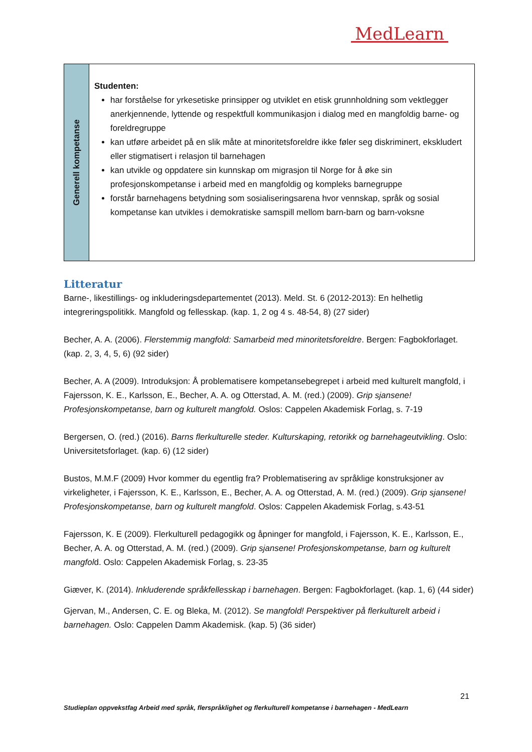MedLearn
| Generell kompetanse | Studenten: har forståelse for yrkesetiske prinsipper og utviklet en etisk grunnholdning som vektlegger anerkjennende, lyttende og respektfull kommunikasjon i dialog med en mangfoldig barne- og foreldregruppe kan utføre arbeidet på en slik måte at minoritetsforeldre ikke føler seg diskriminert, ekskludert eller stigmatisert i relasjon til barnehagen kan utvikle og oppdatere sin kunnskap om migrasjon til Norge for å øke sin profesjonskompetanse i arbeid med en mangfoldig og kompleks barnegruppe forstår barnehagens betydning som sosialiseringsarena hvor vennskap, språk og sosial kompetanse kan utvikles i demokratiske samspill mellom barn-barn og barn-voksne |
Litteratur
Barne-, likestillings- og inkluderingsdepartementet (2013). Meld. St. 6 (2012-2013): En helhetlig integreringspolitikk. Mangfold og fellesskap. (kap. 1, 2 og 4 s. 48-54, 8) (27 sider)
Becher, A. A. (2006). Flerstemmig mangfold: Samarbeid med minoritetsforeldre. Bergen: Fagbokforlaget. (kap. 2, 3, 4, 5, 6) (92 sider)
Becher, A. A (2009). Introduksjon: Å problematisere kompetansebegrepet i arbeid med kulturelt mangfold, i Fajersson, K. E., Karlsson, E., Becher, A. A. og Otterstad, A. M. (red.) (2009). Grip sjansene! Profesjonskompetanse, barn og kulturelt mangfold. Oslos: Cappelen Akademisk Forlag, s. 7-19
Bergersen, O. (red.) (2016). Barns flerkulturelle steder. Kulturskaping, retorikk og barnehageutvikling. Oslo: Universitetsforlaget. (kap. 6) (12 sider)
Bustos, M.M.F (2009) Hvor kommer du egentlig fra? Problematisering av språklige konstruksjoner av virkeligheter, i Fajersson, K. E., Karlsson, E., Becher, A. A. og Otterstad, A. M. (red.) (2009). Grip sjansene! Profesjonskompetanse, barn og kulturelt mangfold. Oslos: Cappelen Akademisk Forlag, s.43-51
Fajersson, K. E (2009). Flerkulturell pedagogikk og åpninger for mangfold, i Fajersson, K. E., Karlsson, E., Becher, A. A. og Otterstad, A. M. (red.) (2009). Grip sjansene! Profesjonskompetanse, barn og kulturelt mangfold. Oslo: Cappelen Akademisk Forlag, s. 23-35
Giæver, K. (2014). Inkluderende språkfellesskap i barnehagen. Bergen: Fagbokforlaget. (kap. 1, 6) (44 sider)
Gjervan, M., Andersen, C. E. og Bleka, M. (2012). Se mangfold! Perspektiver på flerkulturelt arbeid i barnehagen. Oslo: Cappelen Damm Akademisk. (kap. 5) (36 sider)
21
Studieplan oppvekstfag Arbeid med språk, flerspråklighet og flerkulturell kompetanse i barnehagen - MedLearn